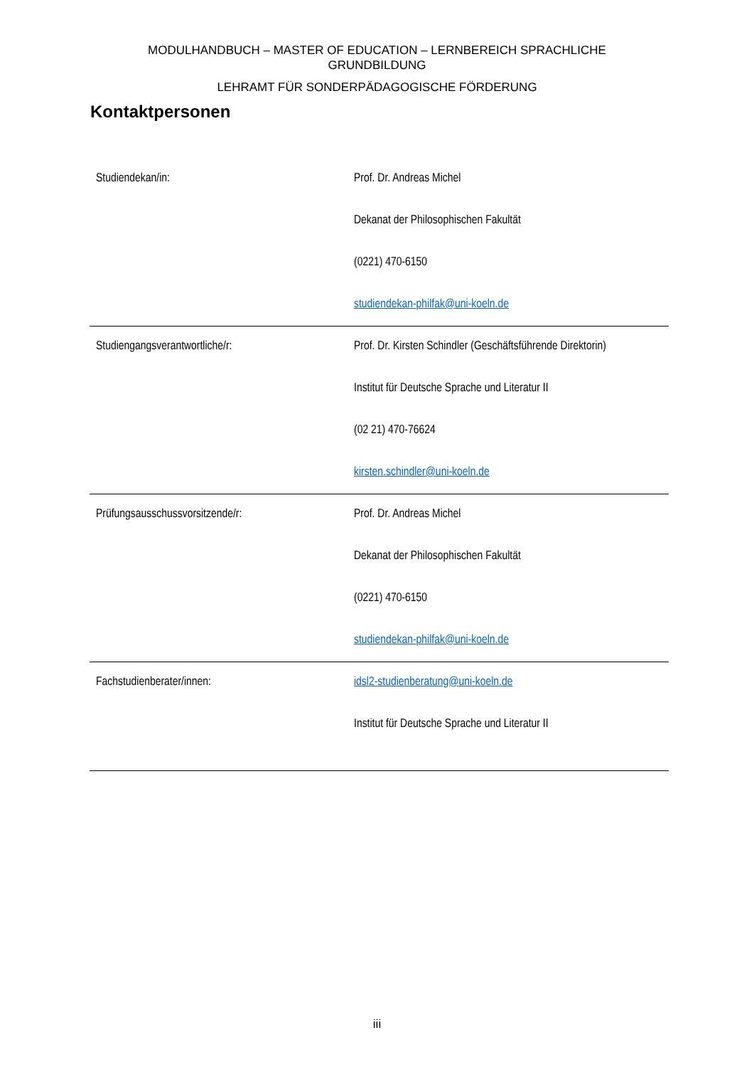MODULHANDBUCH – MASTER OF EDUCATION – LERNBEREICH SPRACHLICHE
GRUNDBILDUNG
LEHRAMT FÜR SONDERPÄDAGOGISCHE FÖRDERUNG
Kontaktpersonen
| Studiendekan/in: | Prof. Dr. Andreas Michel Dekanat der Philosophischen Fakultät (0221) 470-6150 studiendekan-philfak@uni-koeln.de |
| Studiengangsverantwortliche/r: | Prof. Dr. Kirsten Schindler (Geschäftsführende Direktorin) Institut für Deutsche Sprache und Literatur II (02 21) 470-76624 kirsten.schindler@uni-koeln.de |
| Prüfungsausschussvorsitzende/r: | Prof. Dr. Andreas Michel Dekanat der Philosophischen Fakultät (0221) 470-6150 studiendekan-philfak@uni-koeln.de |
| Fachstudienberater/innen: | idsl2-studienberatung@uni-koeln.de Institut für Deutsche Sprache und Literatur II |
iii